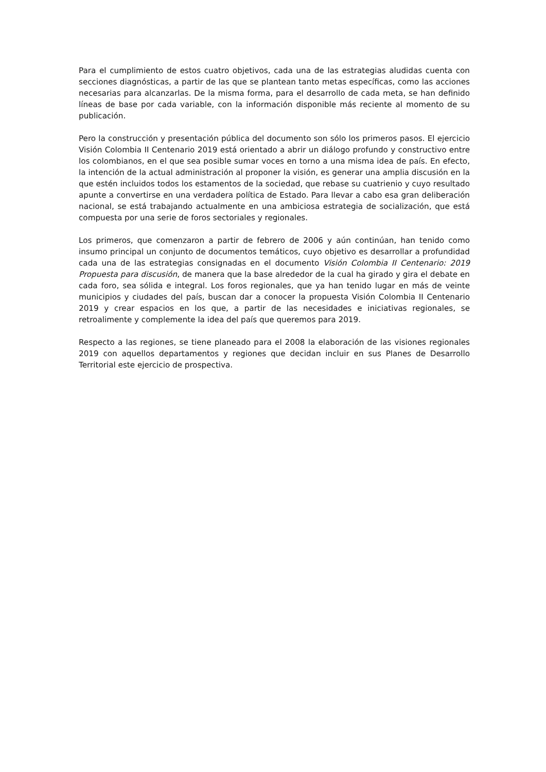Para el cumplimiento de estos cuatro objetivos, cada una de las estrategias aludidas cuenta con secciones diagnósticas, a partir de las que se plantean tanto metas específicas, como las acciones necesarias para alcanzarlas. De la misma forma, para el desarrollo de cada meta, se han definido líneas de base por cada variable, con la información disponible más reciente al momento de su publicación.
Pero la construcción y presentación pública del documento son sólo los primeros pasos. El ejercicio Visión Colombia II Centenario 2019 está orientado a abrir un diálogo profundo y constructivo entre los colombianos, en el que sea posible sumar voces en torno a una misma idea de país. En efecto, la intención de la actual administración al proponer la visión, es generar una amplia discusión en la que estén incluidos todos los estamentos de la sociedad, que rebase su cuatrienio y cuyo resultado apunte a convertirse en una verdadera política de Estado. Para llevar a cabo esa gran deliberación nacional, se está trabajando actualmente en una ambiciosa estrategia de socialización, que está compuesta por una serie de foros sectoriales y regionales.
Los primeros, que comenzaron a partir de febrero de 2006 y aún continúan, han tenido como insumo principal un conjunto de documentos temáticos, cuyo objetivo es desarrollar a profundidad cada una de las estrategias consignadas en el documento Visión Colombia II Centenario: 2019 Propuesta para discusión, de manera que la base alrededor de la cual ha girado y gira el debate en cada foro, sea sólida e integral. Los foros regionales, que ya han tenido lugar en más de veinte municipios y ciudades del país, buscan dar a conocer la propuesta Visión Colombia II Centenario 2019 y crear espacios en los que, a partir de las necesidades e iniciativas regionales, se retroalimente y complemente la idea del país que queremos para 2019.
Respecto a las regiones, se tiene planeado para el 2008 la elaboración de las visiones regionales 2019 con aquellos departamentos y regiones que decidan incluir en sus Planes de Desarrollo Territorial este ejercicio de prospectiva.